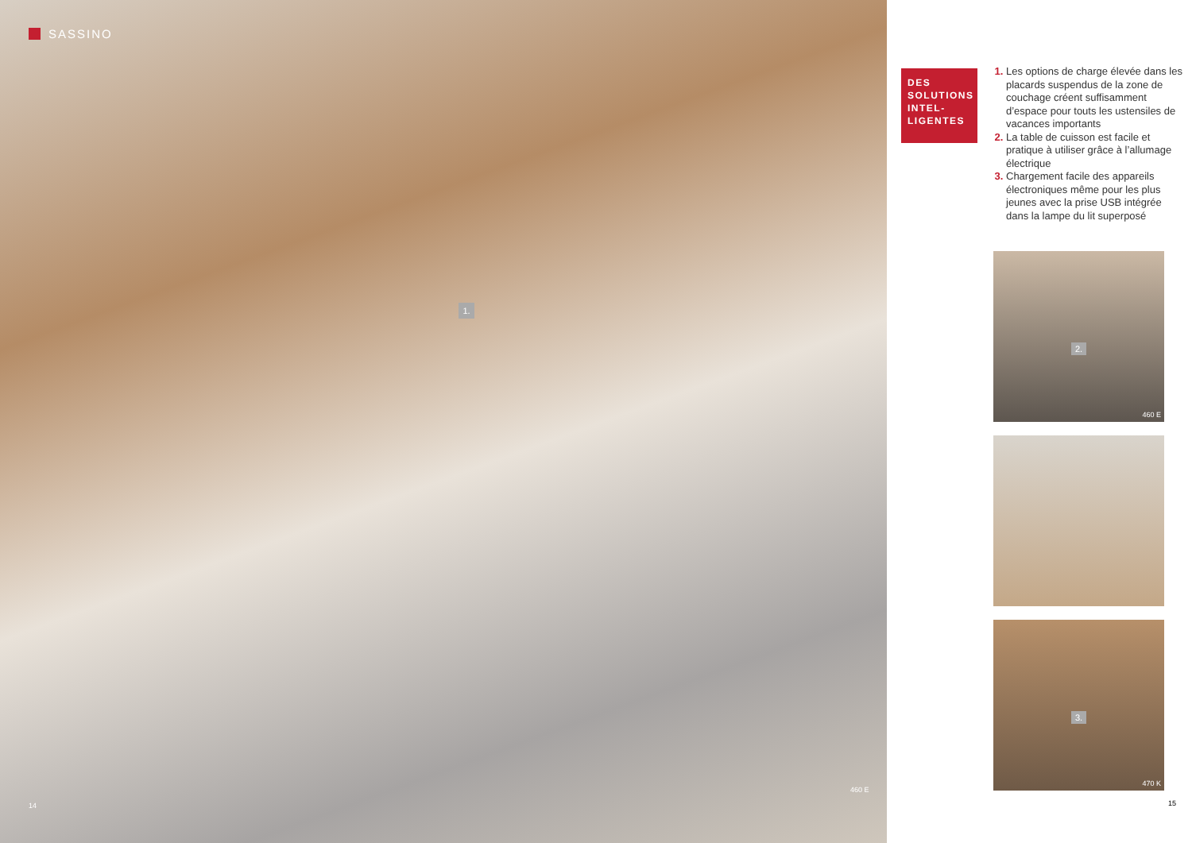SASSINO
1.
460 E
14
DES SOLUTIONS INTEL-
LIGENTES
Les options de charge élevée dans les placards suspendus de la zone de couchage créent suffisamment d’espace pour touts les ustensiles de vacances importants
La table de cuisson est facile et pratique à utiliser grâce à l’allumage électrique
Chargement facile des appareils électroniques même pour les plus jeunes avec la prise USB intégrée dans la lampe du lit superposé
2.
460 E
3.
470 K
15